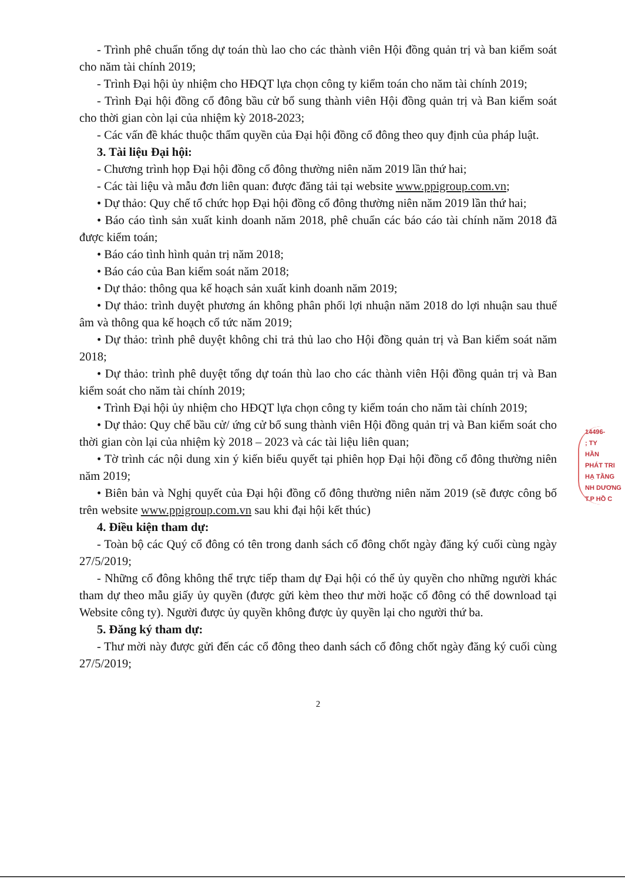- Trình phê chuẩn tổng dự toán thù lao cho các thành viên Hội đồng quản trị và ban kiểm soát cho năm tài chính 2019;
- Trình Đại hội ủy nhiệm cho HĐQT lựa chọn công ty kiểm toán cho năm tài chính 2019;
- Trình Đại hội đồng cổ đông bầu cử bổ sung thành viên Hội đồng quản trị và Ban kiểm soát cho thời gian còn lại của nhiệm kỳ 2018-2023;
- Các vấn đề khác thuộc thẩm quyền của Đại hội đồng cổ đông theo quy định của pháp luật.
3. Tài liệu Đại hội:
- Chương trình họp Đại hội đồng cổ đông thường niên năm 2019 lần thứ hai;
- Các tài liệu và mẫu đơn liên quan: được đăng tải tại website www.ppigroup.com.vn;
• Dự thảo: Quy chế tổ chức họp Đại hội đồng cổ đông thường niên năm 2019 lần thứ hai;
• Báo cáo tình sản xuất kinh doanh năm 2018, phê chuẩn các báo cáo tài chính năm 2018 đã được kiểm toán;
• Báo cáo tình hình quản trị năm 2018;
• Báo cáo của Ban kiểm soát năm 2018;
• Dự thảo: thông qua kế hoạch sản xuất kinh doanh năm 2019;
• Dự thảo: trình duyệt phương án không phân phối lợi nhuận năm 2018 do lợi nhuận sau thuế âm và thông qua kế hoạch cổ tức năm 2019;
• Dự thảo: trình phê duyệt không chi trả thủ lao cho Hội đồng quản trị và Ban kiểm soát năm 2018;
• Dự thảo: trình phê duyệt tổng dự toán thù lao cho các thành viên Hội đồng quản trị và Ban kiểm soát cho năm tài chính 2019;
• Trình Đại hội ủy nhiệm cho HĐQT lựa chọn công ty kiểm toán cho năm tài chính 2019;
• Dự thảo: Quy chế bầu cử/ ứng cử bổ sung thành viên Hội đồng quản trị và Ban kiểm soát cho thời gian còn lại của nhiệm kỳ 2018 – 2023 và các tài liệu liên quan;
• Tờ trình các nội dung xin ý kiến biểu quyết tại phiên họp Đại hội đồng cổ đông thường niên năm 2019;
• Biên bản và Nghị quyết của Đại hội đồng cổ đông thường niên năm 2019 (sẽ được công bố trên website www.ppigroup.com.vn sau khi đại hội kết thúc)
4. Điều kiện tham dự:
- Toàn bộ các Quý cổ đông có tên trong danh sách cổ đông chốt ngày đăng ký cuối cùng ngày 27/5/2019;
- Những cổ đông không thể trực tiếp tham dự Đại hội có thể ủy quyền cho những người khác tham dự theo mẫu giấy ủy quyền (được gửi kèm theo thư mời hoặc cổ đông có thể download tại Website công ty). Người được ủy quyền không được ủy quyền lại cho người thứ ba.
5. Đăng ký tham dự:
- Thư mời này được gửi đến các cổ đông theo danh sách cổ đông chốt ngày đăng ký cuối cùng 27/5/2019;
2
14496-
; TY
HẦN
PHÁT TRI
HẠ TẦNG
NH DƯƠNG
T.P HỒ C